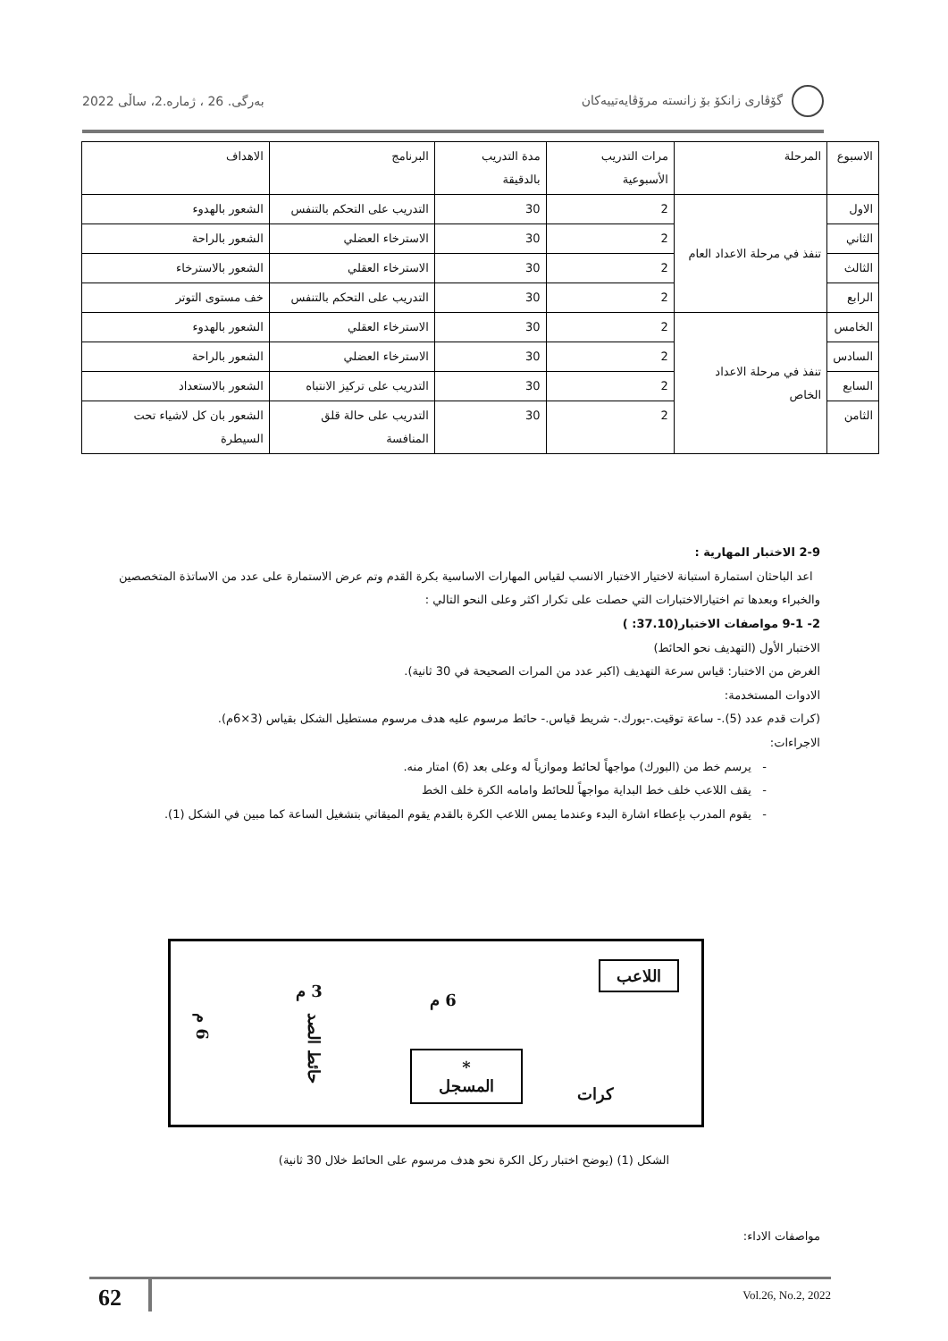گۆڤاری زانکۆ بۆ زانستە مرۆڤایەتییەکان بەرگی. 26 ، ژمارە.2، ساڵی 2022
| الاسبوع | المرحلة | مرات التدريب الأسبوعية | مدة التدريب بالدقيقة | البرنامج | الاهداف |
| --- | --- | --- | --- | --- | --- |
| الاول | تنفذ في مرحلة الاعداد العام | 2 | 30 | التدريب على التحكم بالتنفس | الشعور بالهدوء |
| الثاني | | 2 | 30 | الاسترخاء العضلي | الشعور بالراحة |
| الثالث | | 2 | 30 | الاسترخاء العقلي | الشعور بالاسترخاء |
| الرابع | | 2 | 30 | التدريب على التحكم بالتنفس | خف مستوى التوتر |
| الخامس | تنفذ في مرحلة الاعداد الخاص | 2 | 30 | الاسترخاء العقلي | الشعور بالهدوء |
| السادس | | 2 | 30 | الاسترخاء العضلي | الشعور بالراحة |
| السابع | | 2 | 30 | التدريب على تركيز الانتباه | الشعور بالاستعداد |
| الثامن | | 2 | 30 | التدريب على حالة قلق المنافسة | الشعور بان كل لاشياء تحت السيطرة |
2-9 الاختبار المهارية :
اعد الباحثان استمارة استبانة لاختيار الاختبار الانسب لقياس المهارات الاساسية بكرة القدم وتم عرض الاستمارة على عدد من الاساتذة المتخصصين والخبراء وبعدها تم اختيارالاختبارات التي حصلت على تكرار اكثر وعلى النحو التالي :
2- 9-1 مواصفات الاختبار(37.10: )
الاختبار الأول (التهديف نحو الحائط)
الغرض من الاختبار: قياس سرعة التهديف (اكبر عدد من المرات الصحيحة في 30 ثانية).
الادوات المستخدمة:
(كرات قدم عدد (5).- ساعة توقيت.-بورك.- شريط قياس.- حائط مرسوم عليه هدف مرسوم مستطيل الشكل بقياس (3×6م).
الاجراءات:
- يرسم خط من (البورك) مواجهاً لحائط وموازياً له وعلى بعد (6) امتار منه.
- يقف اللاعب خلف خط البداية مواجهاً للحائط وامامه الكرة خلف الخط
- يقوم المدرب بإعطاء اشارة البدء وعندما يمس اللاعب الكرة بالقدم يقوم الميقاتي بتشغيل الساعة كما مبين في الشكل (1).
اللاعب
6 م
3 م
حائط الصد
6 م
*
المسجل
كرات
الشكل (1) (يوضح اختبار ركل الكرة نحو هدف مرسوم على الحائط خلال 30 ثانية)
مواصفات الاداء:
62 Vol.26, No.2, 2022